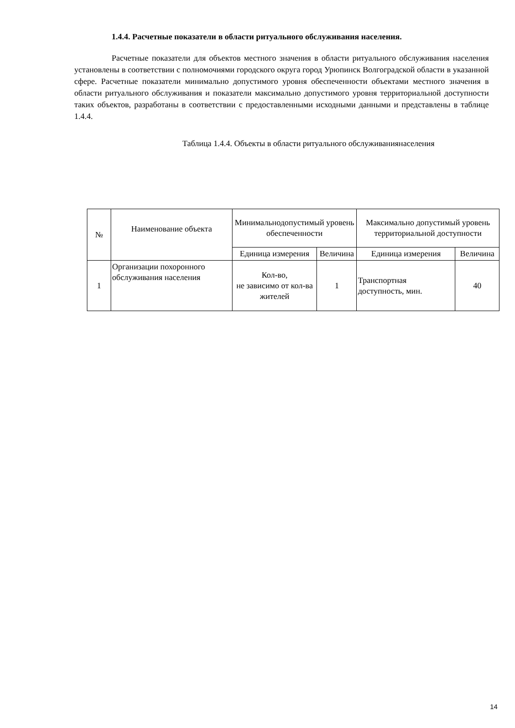1.4.4. Расчетные показатели в области ритуального обслуживания населения.
Расчетные показатели для объектов местного значения в области ритуального обслуживания населения установлены в соответствии с полномочиями городского округа город Урюпинск Волгоградской области в указанной сфере. Расчетные показатели минимально допустимого уровня обеспеченности объектами местного значения в области ритуального обслуживания и показатели максимально допустимого уровня территориальной доступности таких объектов, разработаны в соответствии с предоставленными исходными данными и представлены в таблице 1.4.4.
Таблица 1.4.4. Объекты в области ритуального обслуживаниянаселения
| № | Наименование объекта | Минимальнодопустимый уровень обеспеченности | | Максимально допустимый уровень территориальной доступности | |
| --- | --- | --- | --- | --- | --- |
| | | Единица измерения | Величина | Единица измерения | Величина |
| 1 | Организации похоронного обслуживания населения | Кол-во, не зависимо от кол-ва жителей | 1 | Транспортная доступность, мин. | 40 |
14